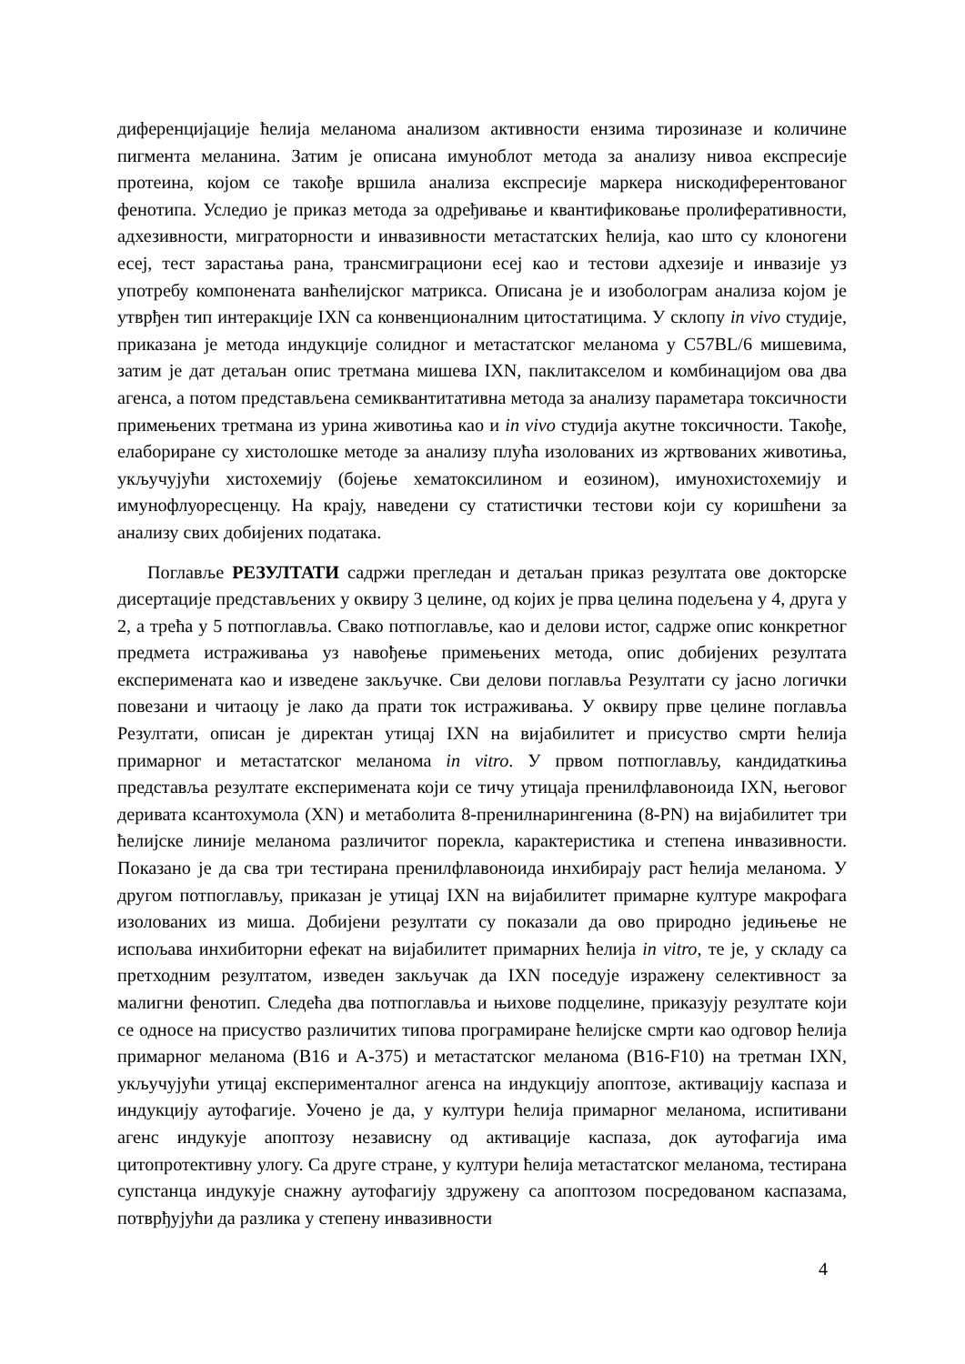диференцијације ћелија меланома анализом активности ензима тирозиназе и количине пигмента меланина. Затим је описана имуноблот метода за анализу нивоа експресије протеина, којом се такође вршила анализа експресије маркера нискодиферентованог фенотипа. Уследио је приказ метода за одређивање и квантификовање пролиферативности, адхезивности, миграторности и инвазивности метастатских ћелија, као што су клоногени есеј, тест зарастања рана, трансмиграциони есеј као и тестови адхезије и инвазије уз употребу компонената ванћелијског матрикса. Описана је и изоболограм анализа којом је утврђен тип интеракције IXN са конвенционалним цитостатицима. У склопу in vivo студије, приказана је метода индукције солидног и метастатског меланома у C57BL/6 мишевима, затим је дат детаљан опис третмана мишева IXN, паклитакселом и комбинацијом ова два агенса, а потом представљена семиквантитативна метода за анализу параметара токсичности примењених третмана из урина животиња као и in vivo студија акутне токсичности. Такође, елабориране су хистолошке методе за анализу плућа изолованих из жртвованих животиња, укључујући хистохемију (бојење хематоксилином и еозином), имунохистохемију и имунофлуоресценцу. На крају, наведени су статистички тестови који су коришћени за анализу свих добијених података.
Поглавље РЕЗУЛТАТИ садржи прегледан и детаљан приказ резултата ове докторске дисертације представљених у оквиру 3 целине, од којих је прва целина подељена у 4, друга у 2, а трећа у 5 потпоглавља. Свако потпоглавље, као и делови истог, садрже опис конкретног предмета истраживања уз навођење примењених метода, опис добијених резултата експеримената као и изведене закључке. Сви делови поглавља Резултати су јасно логички повезани и читаоцу је лако да прати ток истраживања. У оквиру прве целине поглавља Резултати, описан је директан утицај IXN на вијабилитет и присуство смрти ћелија примарног и метастатског меланома in vitro. У првом потпоглављу, кандидаткиња представља резултате експеримената који се тичу утицаја пренилфлавоноида IXN, његовог деривата ксантохумола (XN) и метаболита 8-пренилнарингенина (8-PN) на вијабилитет три ћелијске линије меланома различитог порекла, карактеристика и степена инвазивности. Показано је да сва три тестирана пренилфлавоноида инхибирају раст ћелија меланома. У другом потпоглављу, приказан је утицај IXN на вијабилитет примарне културе макрофага изолованих из миша. Добијени резултати су показали да ово природно једињење не испољава инхибиторни ефекат на вијабилитет примарних ћелија in vitro, те је, у складу са претходним резултатом, изведен закључак да IXN поседује изражену селективност за малигни фенотип. Следећа два потпоглавља и њихове подцелине, приказују резултате који се односе на присуство различитих типова програмиране ћелијске смрти као одговор ћелија примарног меланома (B16 и A-375) и метастатског меланома (B16-F10) на третман IXN, укључујући утицај експерименталног агенса на индукцију апоптозе, активацију каспаза и индукцију аутофагије. Уочено је да, у култури ћелија примарног меланома, испитивани агенс индукује апоптозу независну од активације каспаза, док аутофагија има цитопротективну улогу. Са друге стране, у култури ћелија метастатског меланома, тестирана супстанца индукује снажну аутофагију здружену са апоптозом посредованом каспазама, потврђујући да разлика у степену инвазивности
4